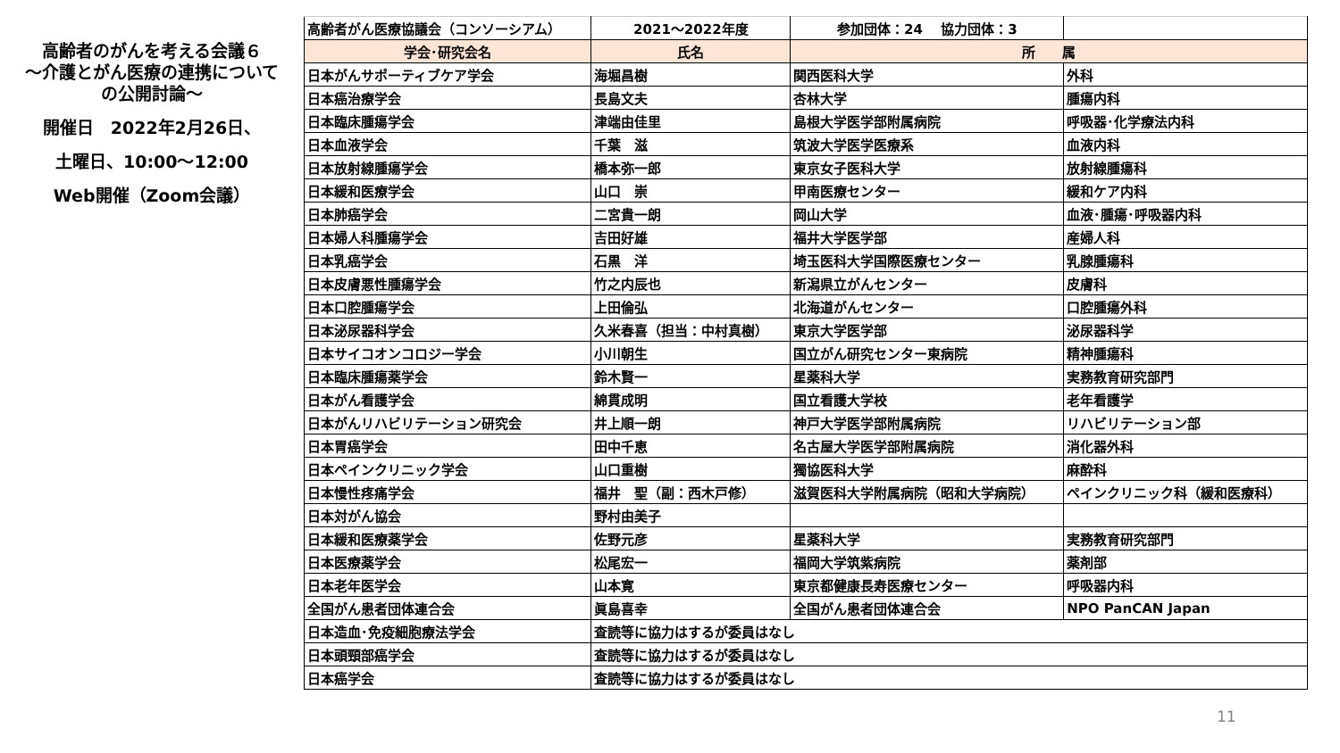高齢者のがんを考える会議６
～介護とがん医療の連携について の公開討論～
開催日　2022年2月26日、
土曜日、10:00～12:00
Web開催（Zoom会議）
| 高齢者がん医療協議会（コンソーシアム） | 2021～2022年度 | 参加団体：24 協力団体：3 | |
| 学会･研究会名 | 氏名 | 所 属 | |
| 日本がんサポーティブケア学会 | 海堀昌樹 | 関西医科大学 | 外科 |
| 日本癌治療学会 | 長島文夫 | 杏林大学 | 腫瘍内科 |
| 日本臨床腫瘍学会 | 津端由佳里 | 島根大学医学部附属病院 | 呼吸器･化学療法内科 |
| 日本血液学会 | 千葉 滋 | 筑波大学医学医療系 | 血液内科 |
| 日本放射線腫瘍学会 | 橋本弥一郎 | 東京女子医科大学 | 放射線腫瘍科 |
| 日本緩和医療学会 | 山口 崇 | 甲南医療センター | 緩和ケア内科 |
| 日本肺癌学会 | 二宮貴一朗 | 岡山大学 | 血液･腫瘍･呼吸器内科 |
| 日本婦人科腫瘍学会 | 吉田好雄 | 福井大学医学部 | 産婦人科 |
| 日本乳癌学会 | 石黒 洋 | 埼玉医科大学国際医療センター | 乳腺腫瘍科 |
| 日本皮膚悪性腫瘍学会 | 竹之内辰也 | 新潟県立がんセンター | 皮膚科 |
| 日本口腔腫瘍学会 | 上田倫弘 | 北海道がんセンター | 口腔腫瘍外科 |
| 日本泌尿器科学会 | 久米春喜（担当：中村真樹） | 東京大学医学部 | 泌尿器科学 |
| 日本サイコオンコロジー学会 | 小川朝生 | 国立がん研究センター東病院 | 精神腫瘍科 |
| 日本臨床腫瘍薬学会 | 鈴木賢一 | 星薬科大学 | 実務教育研究部門 |
| 日本がん看護学会 | 綿貫成明 | 国立看護大学校 | 老年看護学 |
| 日本がんリハビリテーション研究会 | 井上順一朗 | 神戸大学医学部附属病院 | リハビリテーション部 |
| 日本胃癌学会 | 田中千恵 | 名古屋大学医学部附属病院 | 消化器外科 |
| 日本ペインクリニック学会 | 山口重樹 | 獨協医科大学 | 麻酔科 |
| 日本慢性疼痛学会 | 福井 聖（副：西木戸修） | 滋賀医科大学附属病院（昭和大学病院） | ペインクリニック科（緩和医療科） |
| 日本対がん協会 | 野村由美子 | | |
| 日本緩和医療薬学会 | 佐野元彦 | 星薬科大学 | 実務教育研究部門 |
| 日本医療薬学会 | 松尾宏一 | 福岡大学筑紫病院 | 薬剤部 |
| 日本老年医学会 | 山本寛 | 東京都健康長寿医療センター | 呼吸器内科 |
| 全国がん患者団体連合会 | 眞島喜幸 | 全国がん患者団体連合会 | NPO PanCAN Japan |
| 日本造血･免疫細胞療法学会 | 査読等に協力はするが委員はなし | | |
| 日本頭頸部癌学会 | 査読等に協力はするが委員はなし | | |
| 日本癌学会 | 査読等に協力はするが委員はなし | | |
11